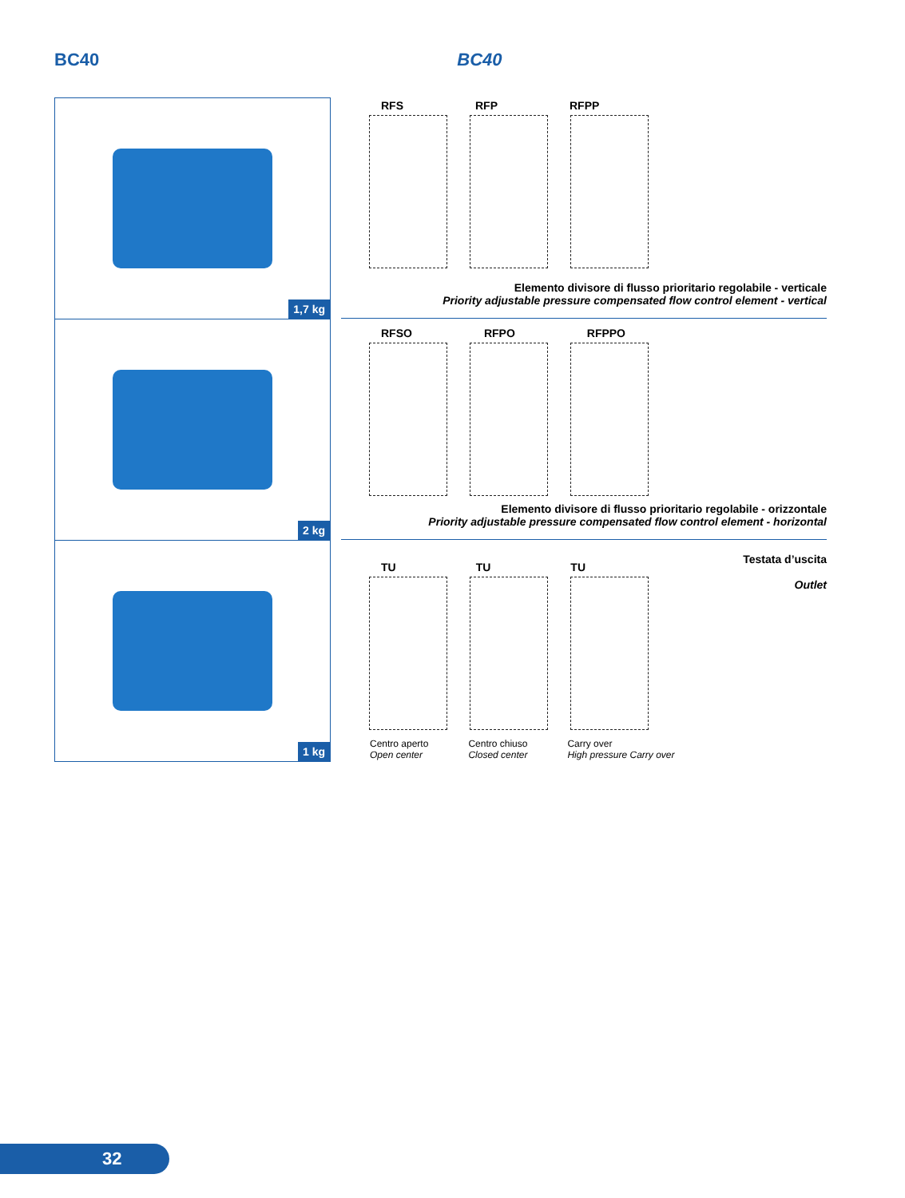BC40 BC40
1,7 kg
2 kg
1 kg
RFS RFP RFPP
Elemento divisore di flusso prioritario regolabile - verticale
Priority adjustable pressure compensated flow control element - vertical
RFSO RFPO RFPPO
Elemento divisore di flusso prioritario regolabile - orizzontale
Priority adjustable pressure compensated flow control element - horizontal
Testata d’uscita
Outlet
TU TU TU
Centro aperto
Open center Centro chiuso
Closed center Carry over
High pressure Carry over
32